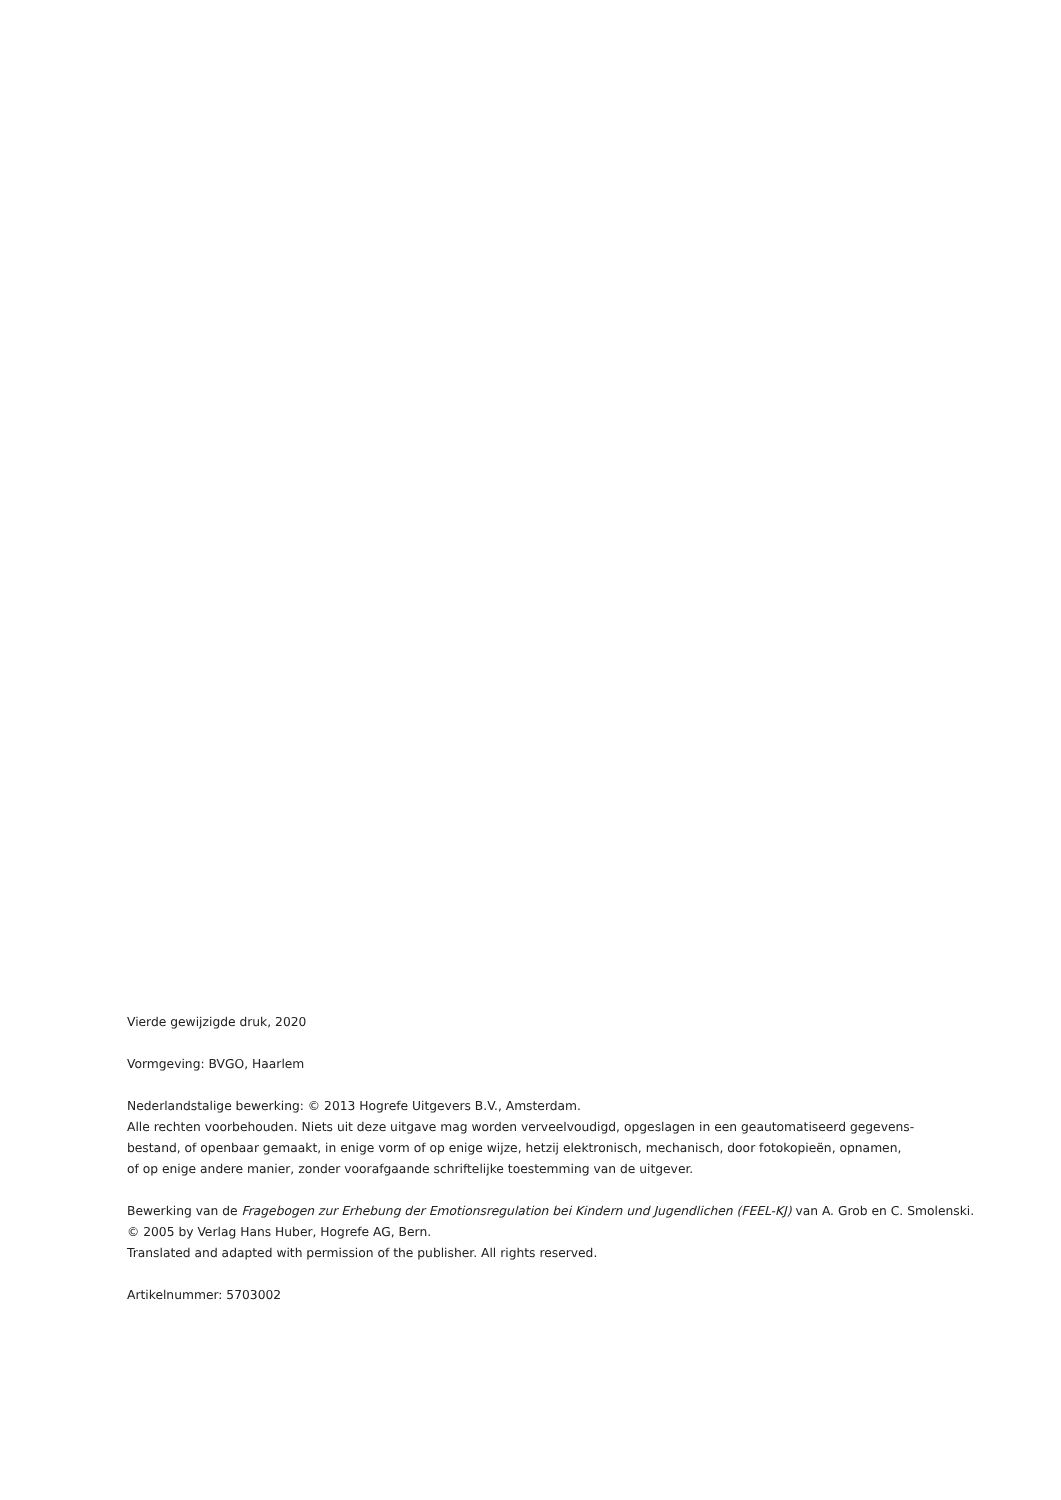Vierde gewijzigde druk, 2020
Vormgeving: BVGO, Haarlem
Nederlandstalige bewerking: © 2013 Hogrefe Uitgevers B.V., Amsterdam.
Alle rechten voorbehouden. Niets uit deze uitgave mag worden verveelvoudigd, opgeslagen in een geautomatiseerd gegevens-
bestand, of openbaar gemaakt, in enige vorm of op enige wijze, hetzij elektronisch, mechanisch, door fotokopieën, opnamen,
of op enige andere manier, zonder voorafgaande schriftelijke toestemming van de uitgever.
Bewerking van de Fragebogen zur Erhebung der Emotionsregulation bei Kindern und Jugendlichen (FEEL-KJ) van A. Grob en C. Smolenski.
© 2005 by Verlag Hans Huber, Hogrefe AG, Bern.
Translated and adapted with permission of the publisher. All rights reserved.
Artikelnummer: 5703002